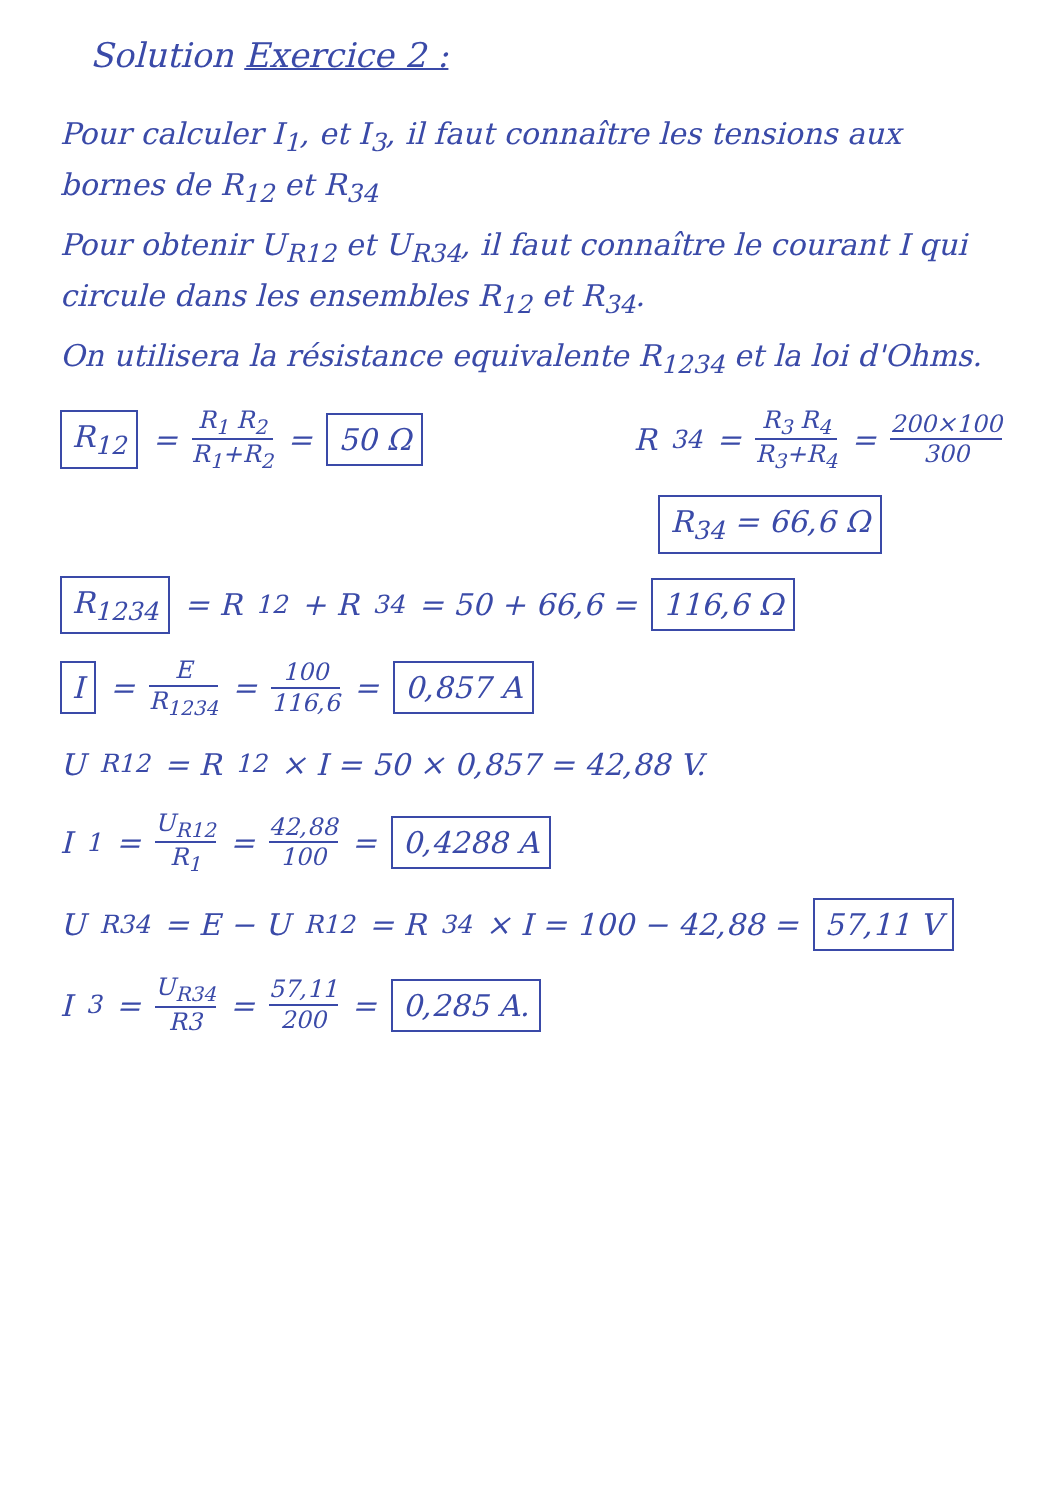Solution Exercice 2 :
Pour calculer I<sub>1</sub>, et I<sub>3</sub>, il faut connaître les tensions aux bornes de R<sub>12</sub> et R<sub>34</sub>
Pour obtenir U<sub>R12</sub> et U<sub>R34</sub>, il faut connaître le courant I qui circule dans les ensembles R<sub>12</sub> et R<sub>34</sub>.
On utilisera la résistance equivalente R<sub>1234</sub> et la loi d'Ohms.
R<sub>12</sub> = R<sub>1</sub> R<sub>2</sub> R<sub>1</sub>+R<sub>2</sub> = 50 Ω R<sub>34</sub> = R<sub>3</sub> R<sub>4</sub> R<sub>3</sub>+R<sub>4</sub> = 200×100 300
R<sub>34</sub> = 66,6 Ω
R<sub>1234</sub> = R<sub>12</sub> + R<sub>34</sub> = 50 + 66,6 = 116,6 Ω
I = E R<sub>1234</sub> = 100 116,6 = 0,857 A
U<sub>R12</sub> = R<sub>12</sub> × I = 50 × 0,857 = 42,88 V.
I<sub>1</sub> = U<sub>R12</sub> R<sub>1</sub> = 42,88 100 = 0,4288 A
U<sub>R34</sub> = E − U<sub>R12</sub> = R<sub>34</sub> × I = 100 − 42,88 = 57,11 V
I<sub>3</sub> = U<sub>R34</sub> R3 = 57,11 200 = 0,285 A.